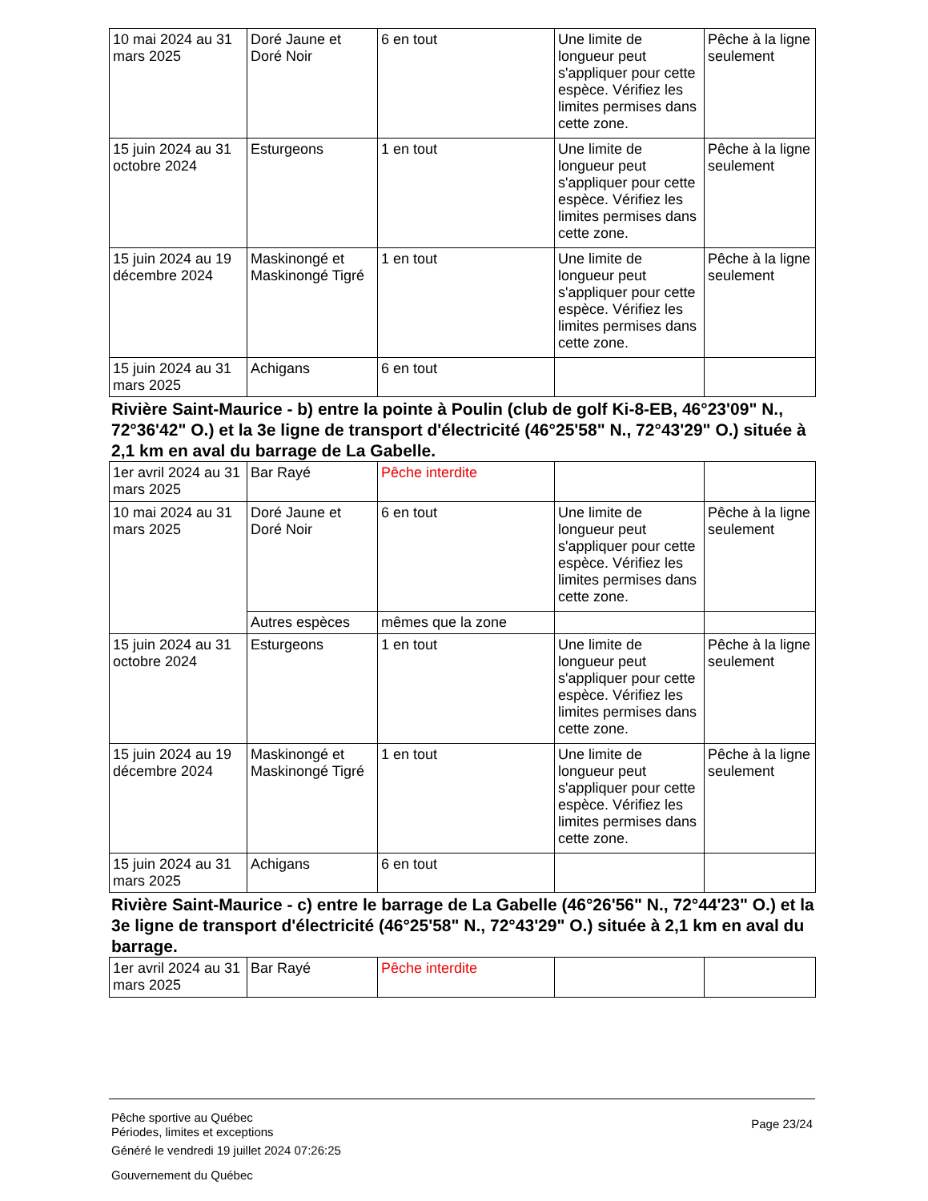| 10 mai 2024 au 31 mars 2025 | Doré Jaune et Doré Noir | 6 en tout | Une limite de longueur peut s'appliquer pour cette espèce. Vérifiez les limites permises dans cette zone. | Pêche à la ligne seulement |
| 15 juin 2024 au 31 octobre 2024 | Esturgeons | 1 en tout | Une limite de longueur peut s'appliquer pour cette espèce. Vérifiez les limites permises dans cette zone. | Pêche à la ligne seulement |
| 15 juin 2024 au 19 décembre 2024 | Maskinongé et Maskinongé Tigré | 1 en tout | Une limite de longueur peut s'appliquer pour cette espèce. Vérifiez les limites permises dans cette zone. | Pêche à la ligne seulement |
| 15 juin 2024 au 31 mars 2025 | Achigans | 6 en tout | | |
Rivière Saint-Maurice - b) entre la pointe à Poulin (club de golf Ki-8-EB, 46°23'09" N., 72°36'42" O.) et la 3e ligne de transport d'électricité (46°25'58" N., 72°43'29" O.) située à 2,1 km en aval du barrage de La Gabelle.
| 1er avril 2024 au 31 mars 2025 | Bar Rayé | Pêche interdite | | |
| 10 mai 2024 au 31 mars 2025 | Doré Jaune et Doré Noir | 6 en tout | Une limite de longueur peut s'appliquer pour cette espèce. Vérifiez les limites permises dans cette zone. | Pêche à la ligne seulement |
| | Autres espèces | mêmes que la zone | | |
| 15 juin 2024 au 31 octobre 2024 | Esturgeons | 1 en tout | Une limite de longueur peut s'appliquer pour cette espèce. Vérifiez les limites permises dans cette zone. | Pêche à la ligne seulement |
| 15 juin 2024 au 19 décembre 2024 | Maskinongé et Maskinongé Tigré | 1 en tout | Une limite de longueur peut s'appliquer pour cette espèce. Vérifiez les limites permises dans cette zone. | Pêche à la ligne seulement |
| 15 juin 2024 au 31 mars 2025 | Achigans | 6 en tout | | |
Rivière Saint-Maurice - c) entre le barrage de La Gabelle (46°26'56" N., 72°44'23" O.) et la 3e ligne de transport d'électricité (46°25'58" N., 72°43'29" O.) située à 2,1 km en aval du barrage.
| 1er avril 2024 au 31 mars 2025 | Bar Rayé | Pêche interdite | | |
Pêche sportive au Québec
Périodes, limites et exceptions
Généré le vendredi 19 juillet 2024 07:26:25
Gouvernement du Québec
Page 23/24